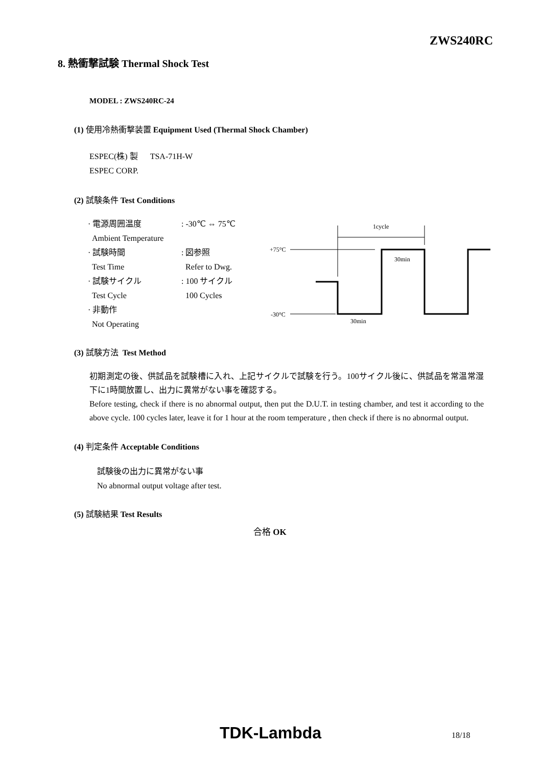ZWS240RC
8. 熱衝撃試験 Thermal Shock Test
MODEL : ZWS240RC-24
(1) 使用冷熱衝撃装置 Equipment Used (Thermal Shock Chamber)
ESPEC(株) 製 TSA-71H-W
ESPEC CORP.
(2) 試験条件 Test Conditions
· 電源周囲温度
Ambient Temperature: -30℃ ⇔ 75℃
· 試験時間
Test Time: 図参照
Refer to Dwg.
· 試験サイクル
Test Cycle: 100 サイクル
100 Cycles
· 非動作
Not Operating
1cycle
+75°C
-30°C
30min
30min
(3) 試験方法 Test Method
初期測定の後、供試品を試験槽に入れ、上記サイクルで試験を行う。100サイクル後に、供試品を常温常湿下に1時間放置し、出力に異常がない事を確認する。
Before testing, check if there is no abnormal output, then put the D.U.T. in testing chamber, and test it according to the above cycle. 100 cycles later, leave it for 1 hour at the room temperature , then check if there is no abnormal output.
(4) 判定条件 Acceptable Conditions
試験後の出力に異常がない事
No abnormal output voltage after test.
(5) 試験結果 Test Results
合格 OK
TDK-Lambda 18/18